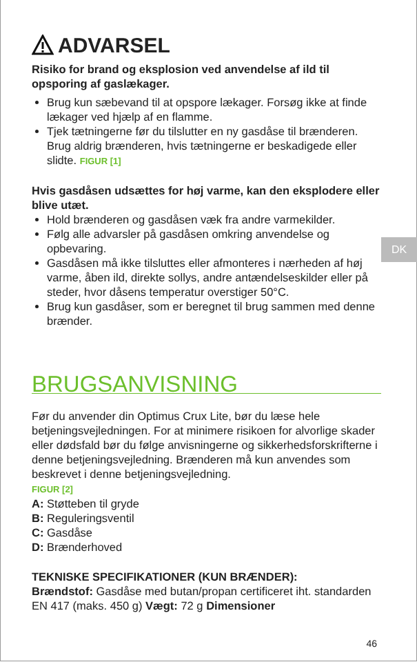DK
ADVARSEL
Risiko for brand og eksplosion ved anvendelse af ild til opsporing af gaslækager.
Brug kun sæbevand til at opspore lækager. Forsøg ikke at finde lækager ved hjælp af en flamme.
Tjek tætningerne før du tilslutter en ny gasdåse til brænderen. Brug aldrig brænderen, hvis tætningerne er beskadigede eller slidte. FIGUR [1]
Hvis gasdåsen udsættes for høj varme, kan den eksplodere eller blive utæt.
Hold brænderen og gasdåsen væk fra andre varmekilder.
Følg alle advarsler på gasdåsen omkring anvendelse og opbevaring.
Gasdåsen må ikke tilsluttes eller afmonteres i nærheden af høj varme, åben ild, direkte sollys, andre antændelseskilder eller på steder, hvor dåsens temperatur overstiger 50°C.
Brug kun gasdåser, som er beregnet til brug sammen med denne brænder.
BRUGSANVISNING
Før du anvender din Optimus Crux Lite, bør du læse hele betjeningsvejledningen. For at minimere risikoen for alvorlige skader eller dødsfald bør du følge anvisningerne og sikkerhedsforskrifterne i denne betjeningsvejledning. Brænderen må kun anvendes som beskrevet i denne betjeningsvejledning.
FIGUR [2]
A: Støtteben til gryde
B: Reguleringsventil
C: Gasdåse
D: Brænderhoved
TEKNISKE SPECIFIKATIONER (KUN BRÆNDER):
Brændstof: Gasdåse med butan/propan certificeret iht. standarden EN 417 (maks. 450 g) Vægt: 72 g Dimensioner
46